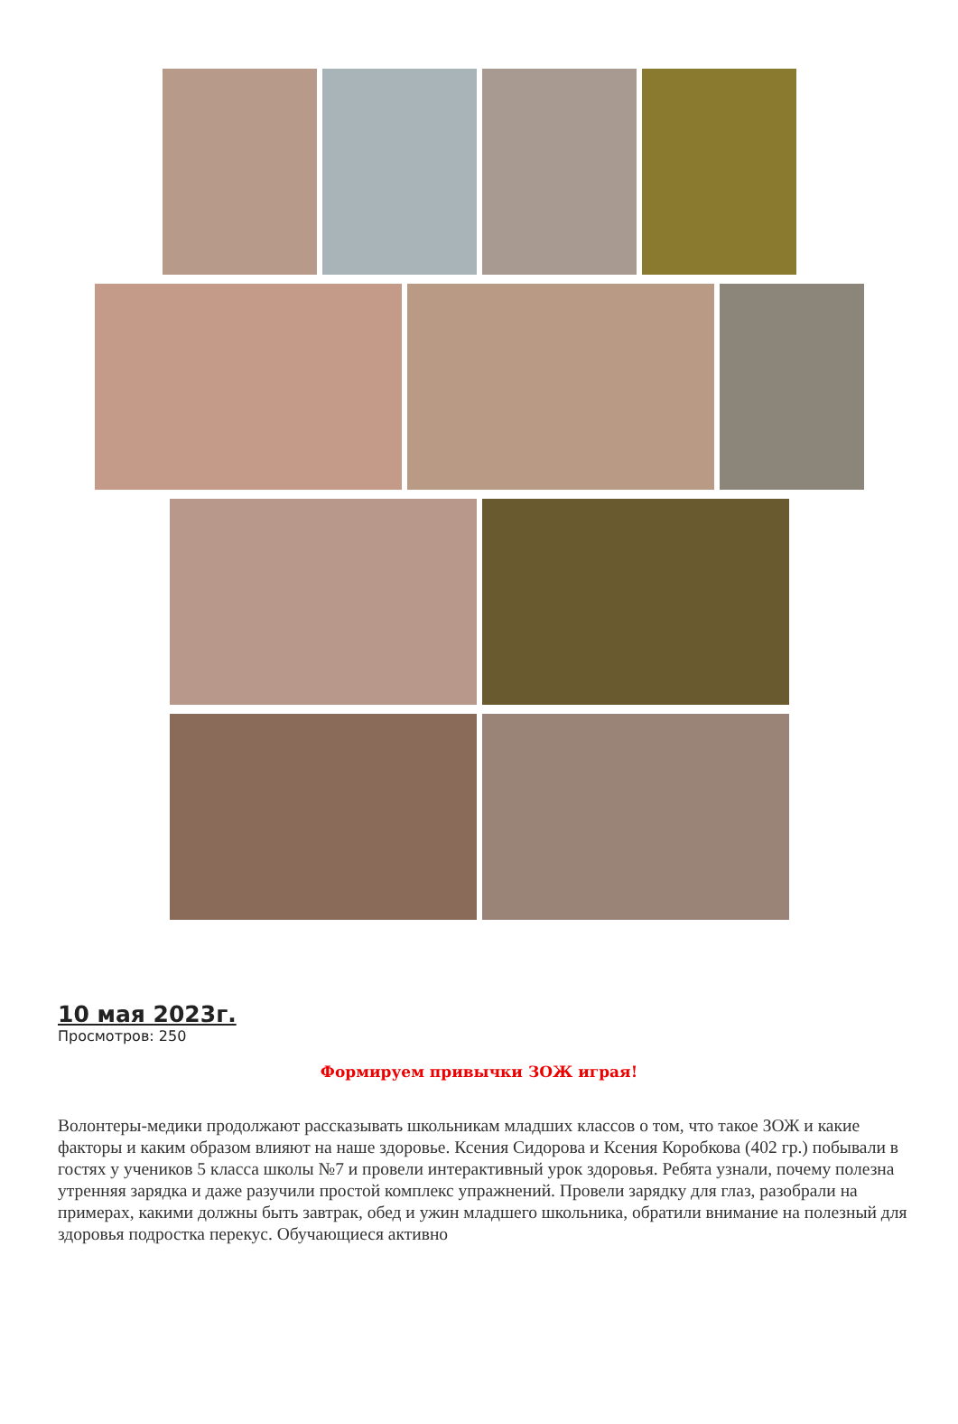10 мая 2023г.
Просмотров: 250
Формируем привычки ЗОЖ играя!
Волонтеры-медики продолжают рассказывать школьникам младших классов о том, что такое ЗОЖ и какие факторы и каким образом влияют на наше здоровье. Ксения Сидорова и Ксения Коробкова (402 гр.) побывали в гостях у учеников 5 класса школы №7 и провели интерактивный урок здоровья. Ребята узнали, почему полезна утренняя зарядка и даже разучили простой комплекс упражнений. Провели зарядку для глаз, разобрали на примерах, какими должны быть завтрак, обед и ужин младшего школьника, обратили внимание на полезный для здоровья подростка перекус. Обучающиеся активно